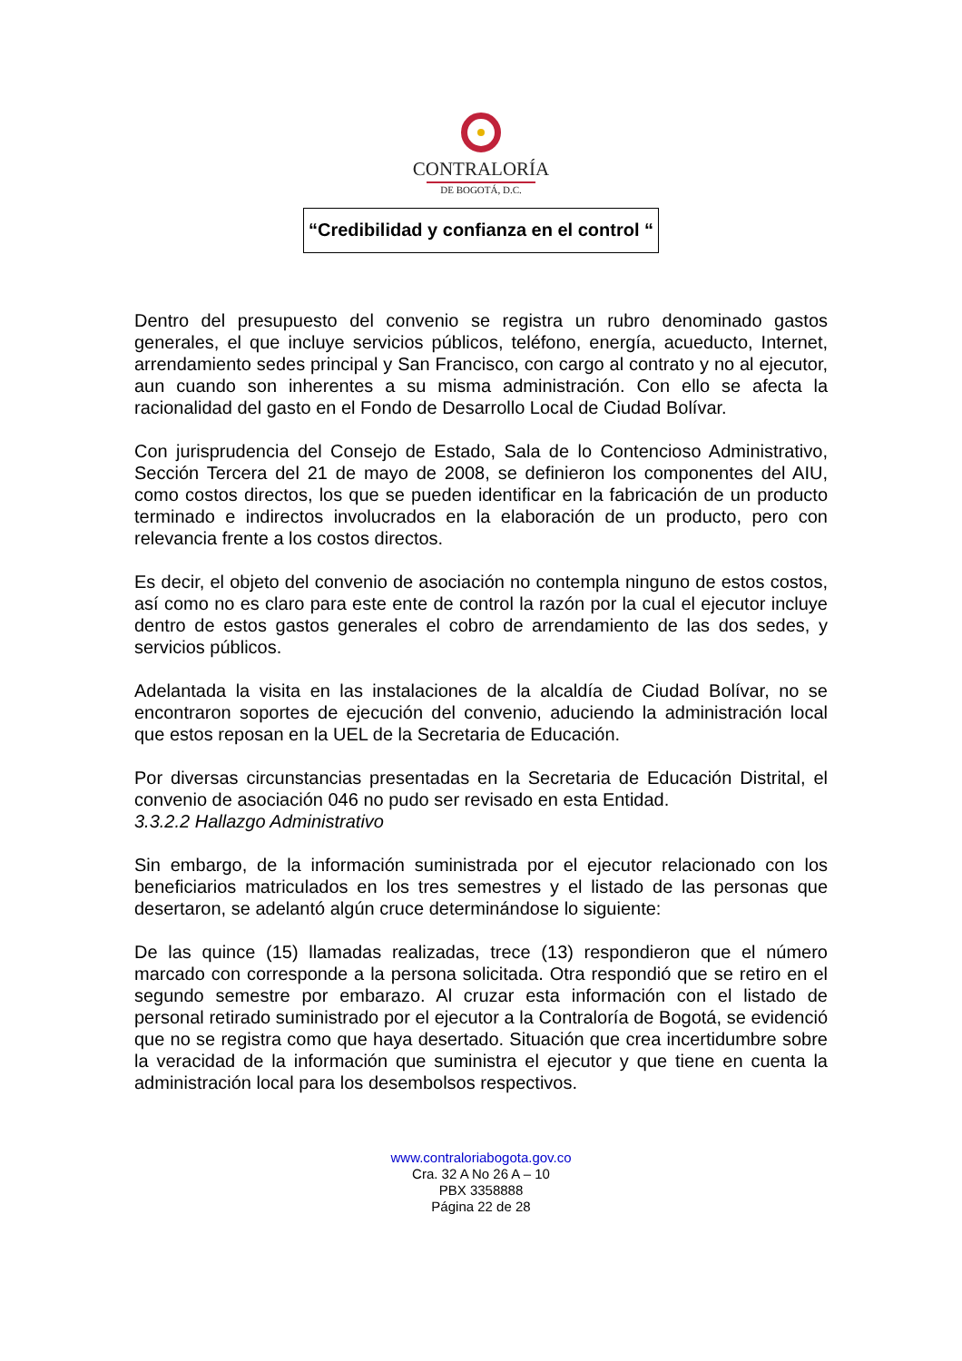CONTRALORÍA
DE BOGOTÁ, D.C.
“Credibilidad y confianza en el control “
Dentro del presupuesto del convenio se registra un rubro denominado gastos generales, el que incluye servicios públicos, teléfono, energía, acueducto, Internet, arrendamiento sedes principal y San Francisco, con cargo al contrato y no al ejecutor, aun cuando son inherentes a su misma administración. Con ello se afecta la racionalidad del gasto en el Fondo de Desarrollo Local de Ciudad Bolívar.
Con jurisprudencia del Consejo de Estado, Sala de lo Contencioso Administrativo, Sección Tercera del 21 de mayo de 2008, se definieron los componentes del AIU, como costos directos, los que se pueden identificar en la fabricación de un producto terminado e indirectos involucrados en la elaboración de un producto, pero con relevancia frente a los costos directos.
Es decir, el objeto del convenio de asociación no contempla ninguno de estos costos, así como no es claro para este ente de control la razón por la cual el ejecutor incluye dentro de estos gastos generales el cobro de arrendamiento de las dos sedes, y servicios públicos.
Adelantada la visita en las instalaciones de la alcaldía de Ciudad Bolívar, no se encontraron soportes de ejecución del convenio, aduciendo la administración local que estos reposan en la UEL de la Secretaria de Educación.
Por diversas circunstancias presentadas en la Secretaria de Educación Distrital, el convenio de asociación 046 no pudo ser revisado en esta Entidad.
3.3.2.2 Hallazgo Administrativo
Sin embargo, de la información suministrada por el ejecutor relacionado con los beneficiarios matriculados en los tres semestres y el listado de las personas que desertaron, se adelantó algún cruce determinándose lo siguiente:
De las quince (15) llamadas realizadas, trece (13) respondieron que el número marcado con corresponde a la persona solicitada. Otra respondió que se retiro en el segundo semestre por embarazo. Al cruzar esta información con el listado de personal retirado suministrado por el ejecutor a la Contraloría de Bogotá, se evidenció que no se registra como que haya desertado. Situación que crea incertidumbre sobre la veracidad de la información que suministra el ejecutor y que tiene en cuenta la administración local para los desembolsos respectivos.
www.contraloriabogota.gov.co
Cra. 32 A No 26 A – 10
PBX 3358888
Página 22 de 28